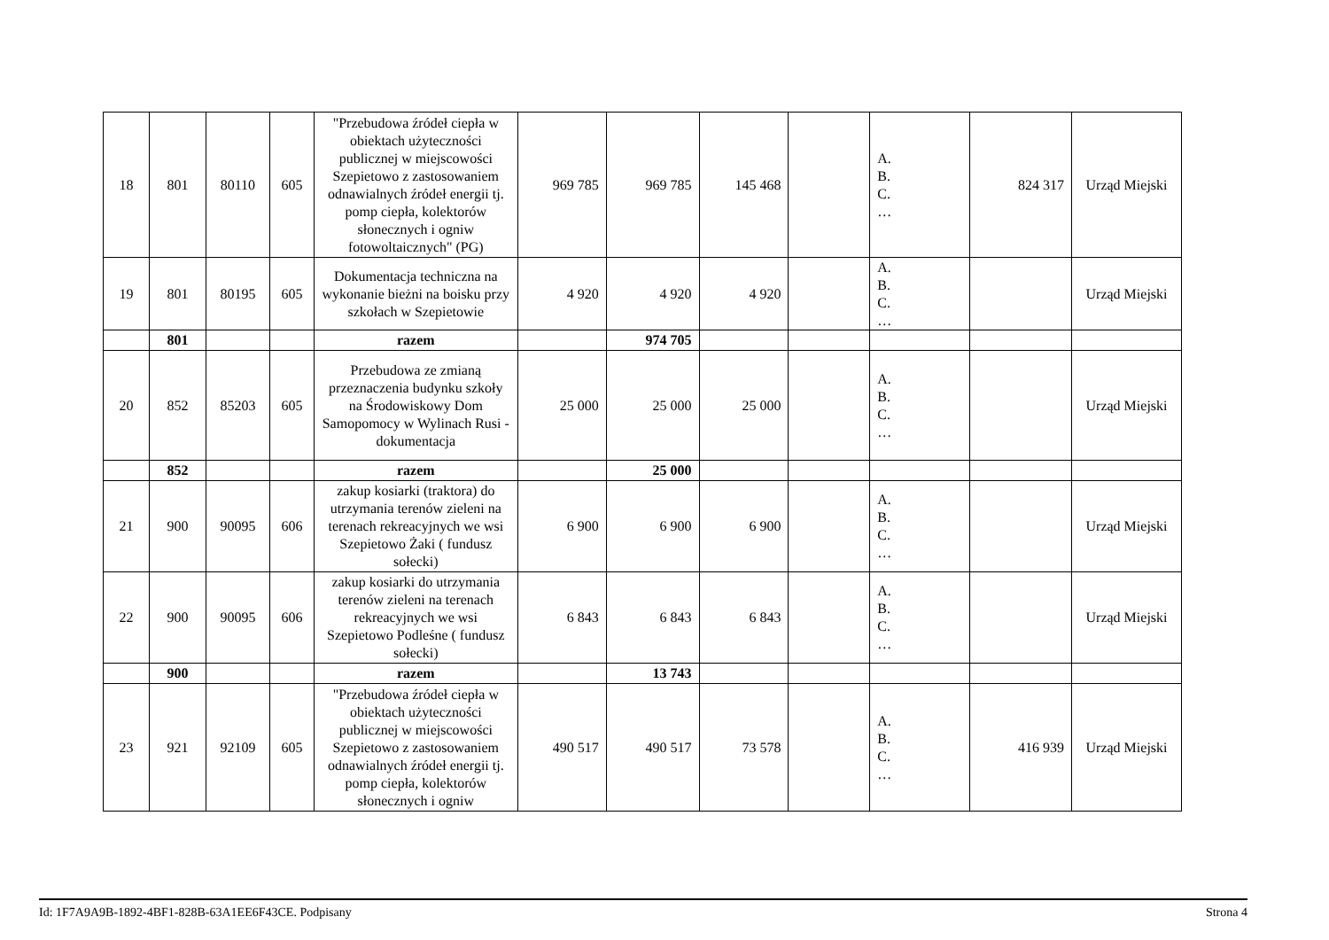| 18 | 801 | 80110 | 605 | "Przebudowa źródeł ciepła w obiektach użyteczności publicznej w miejscowości Szepietowo z zastosowaniem odnawialnych źródeł energii tj. pomp ciepła, kolektorów słonecznych i ogniw fotowoltaicznych" (PG) | 969 785 | 969 785 | 145 468 | | A. B. C. … | 824 317 | Urząd Miejski |
| 19 | 801 | 80195 | 605 | Dokumentacja techniczna na wykonanie bieżni na boisku przy szkołach w Szepietowie | 4 920 | 4 920 | 4 920 | | A. B. C. … | | Urząd Miejski |
| | 801 | | | razem | | 974 705 | | | | | |
| 20 | 852 | 85203 | 605 | Przebudowa ze zmianą przeznaczenia budynku szkoły na Środowiskowy Dom Samopomocy w Wylinach Rusi - dokumentacja | 25 000 | 25 000 | 25 000 | | A. B. C. … | | Urząd Miejski |
| | 852 | | | razem | | 25 000 | | | | | |
| 21 | 900 | 90095 | 606 | zakup kosiarki (traktora) do utrzymania terenów zieleni na terenach rekreacyjnych we wsi Szepietowo Żaki ( fundusz sołecki) | 6 900 | 6 900 | 6 900 | | A. B. C. … | | Urząd Miejski |
| 22 | 900 | 90095 | 606 | zakup kosiarki do utrzymania terenów zieleni na terenach rekreacyjnych we wsi Szepietowo Podleśne ( fundusz sołecki) | 6 843 | 6 843 | 6 843 | | A. B. C. … | | Urząd Miejski |
| | 900 | | | razem | | 13 743 | | | | | |
| 23 | 921 | 92109 | 605 | "Przebudowa źródeł ciepła w obiektach użyteczności publicznej w miejscowości Szepietowo z zastosowaniem odnawialnych źródeł energii tj. pomp ciepła, kolektorów słonecznych i ogniw | 490 517 | 490 517 | 73 578 | | A. B. C. … | 416 939 | Urząd Miejski |
Id: 1F7A9A9B-1892-4BF1-828B-63A1EE6F43CE. Podpisany Strona 4